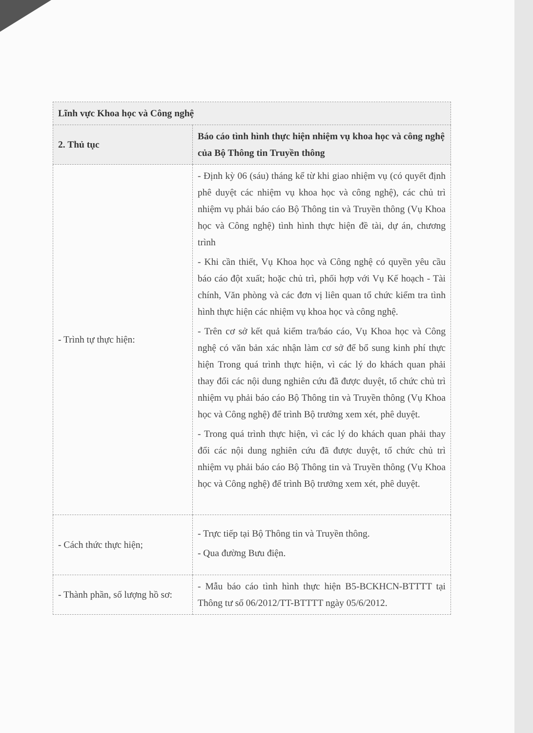| Lĩnh vực Khoa học và Công nghệ | |
| --- | --- |
| 2. Thủ tục | Báo cáo tình hình thực hiện nhiệm vụ khoa học và công nghệ của Bộ Thông tin Truyền thông |
| - Trình tự thực hiện: | - Định kỳ 06 (sáu) tháng kể từ khi giao nhiệm vụ (có quyết định phê duyệt các nhiệm vụ khoa học và công nghệ), các chủ trì nhiệm vụ phải báo cáo Bộ Thông tin và Truyền thông (Vụ Khoa học và Công nghệ) tình hình thực hiện đề tài, dự án, chương trình - Khi cần thiết, Vụ Khoa học và Công nghệ có quyền yêu cầu báo cáo đột xuất; hoặc chủ trì, phối hợp với Vụ Kế hoạch - Tài chính, Văn phòng và các đơn vị liên quan tổ chức kiểm tra tình hình thực hiện các nhiệm vụ khoa học và công nghệ. - Trên cơ sở kết quả kiểm tra/báo cáo, Vụ Khoa học và Công nghệ có văn bản xác nhận làm cơ sở để bổ sung kinh phí thực hiện Trong quá trình thực hiện, vì các lý do khách quan phải thay đổi các nội dung nghiên cứu đã được duyệt, tổ chức chủ trì nhiệm vụ phải báo cáo Bộ Thông tin và Truyền thông (Vụ Khoa học và Công nghệ) để trình Bộ trưởng xem xét, phê duyệt. - Trong quá trình thực hiện, vì các lý do khách quan phải thay đổi các nội dung nghiên cứu đã được duyệt, tổ chức chủ trì nhiệm vụ phải báo cáo Bộ Thông tin và Truyền thông (Vụ Khoa học và Công nghệ) để trình Bộ trưởng xem xét, phê duyệt. |
| - Cách thức thực hiện; | - Trực tiếp tại Bộ Thông tin và Truyền thông. - Qua đường Bưu điện. |
| - Thành phần, số lượng hồ sơ: | - Mẫu báo cáo tình hình thực hiện B5-BCKHCN-BTTTT tại Thông tư số 06/2012/TT-BTTTT ngày 05/6/2012. |